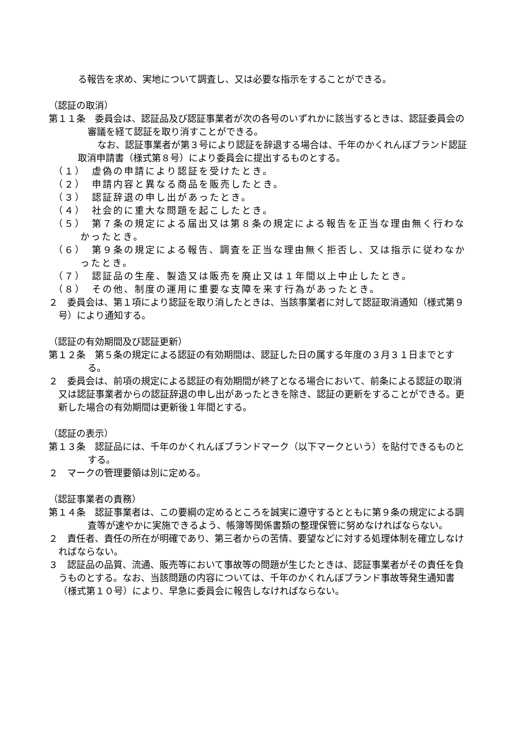る報告を求め、実地について調査し、又は必要な指示をすることができる。
（認証の取消）
第１１条　委員会は、認証品及び認証事業者が次の各号のいずれかに該当するときは、認証委員会の審議を経て認証を取り消すことができる。
なお、認証事業者が第３号により認証を辞退する場合は、千年のかくれんぼブランド認証取消申請書（様式第８号）により委員会に提出するものとする。
（１）　虚偽の申請により認証を受けたとき。
（２）　申請内容と異なる商品を販売したとき。
（３）　認証辞退の申し出があったとき。
（４）　社会的に重大な問題を起こしたとき。
（５）　第７条の規定による届出又は第８条の規定による報告を正当な理由無く行わなかったとき。
（６）　第９条の規定による報告、調査を正当な理由無く拒否し、又は指示に従わなかったとき。
（７）　認証品の生産、製造又は販売を廃止又は１年間以上中止したとき。
（８）　その他、制度の運用に重要な支障を来す行為があったとき。
２　委員会は、第１項により認証を取り消したときは、当該事業者に対して認証取消通知（様式第９号）により通知する。
（認証の有効期間及び認証更新）
第１２条　第５条の規定による認証の有効期間は、認証した日の属する年度の３月３１日までとする。
２　委員会は、前項の規定による認証の有効期間が終了となる場合において、前条による認証の取消又は認証事業者からの認証辞退の申し出があったときを除き、認証の更新をすることができる。更新した場合の有効期間は更新後１年間とする。
（認証の表示）
第１３条　認証品には、千年のかくれんぼブランドマーク（以下マークという）を貼付できるものとする。
２　マークの管理要領は別に定める。
（認証事業者の責務）
第１４条　認証事業者は、この要綱の定めるところを誠実に遵守するとともに第９条の規定による調査等が速やかに実施できるよう、帳簿等関係書類の整理保管に努めなければならない。
２　責任者、責任の所在が明確であり、第三者からの苦情、要望などに対する処理体制を確立しなければならない。
３　認証品の品質、流通、販売等において事故等の問題が生じたときは、認証事業者がその責任を負うものとする。なお、当該問題の内容については、千年のかくれんぼブランド事故等発生通知書（様式第１０号）により、早急に委員会に報告しなければならない。